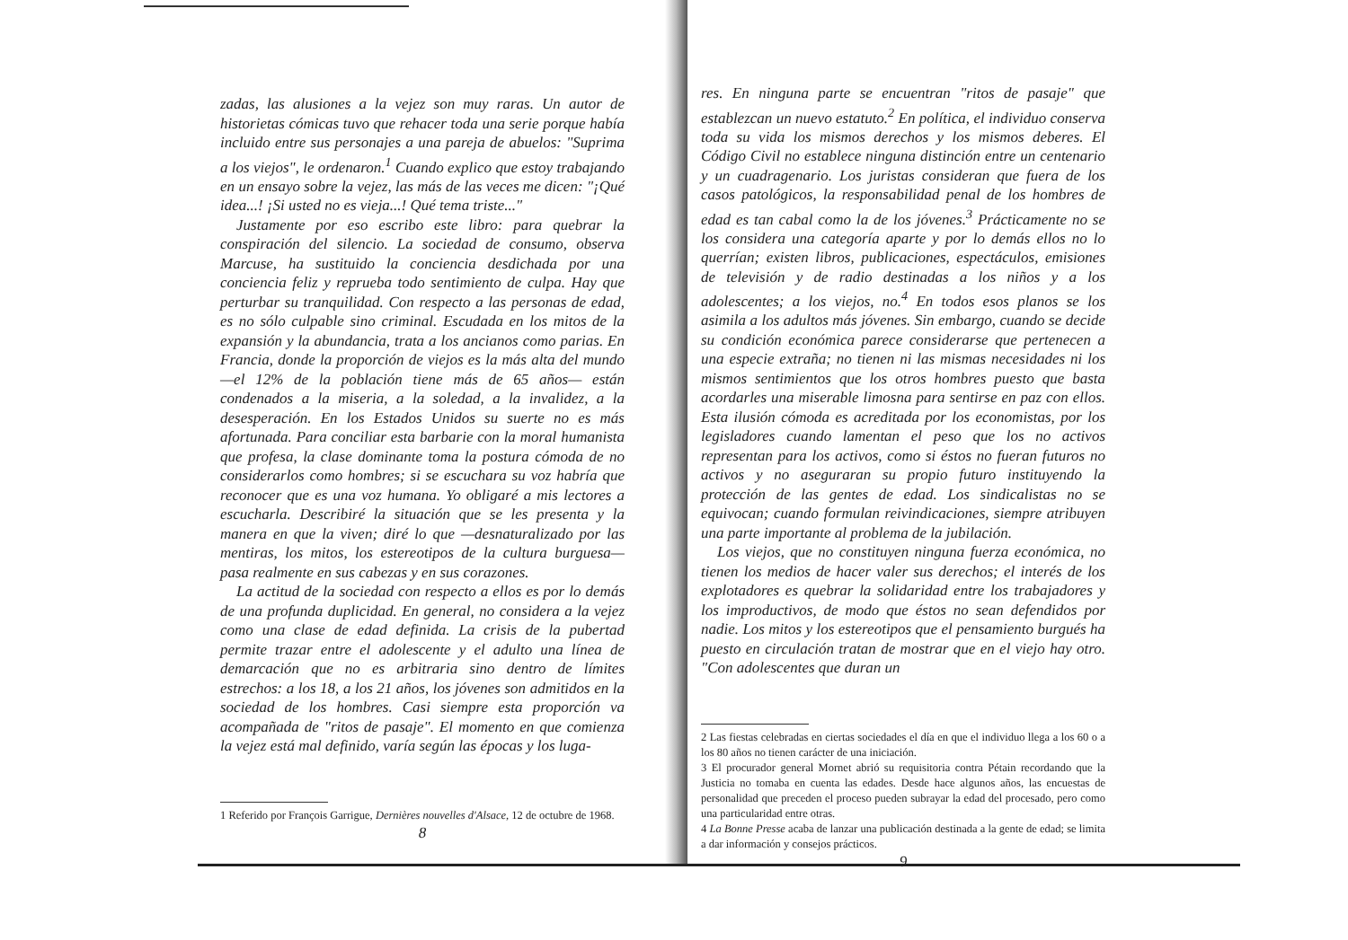zadas, las alusiones a la vejez son muy raras. Un autor de historietas cómicas tuvo que rehacer toda una serie porque había incluido entre sus personajes a una pareja de abuelos: "Suprima a los viejos", le ordenaron.<sup>1</sup> Cuando explico que estoy trabajando en un ensayo sobre la vejez, las más de las veces me dicen: "¡Qué idea...! ¡Si usted no es vieja...! Qué tema triste..."
Justamente por eso escribo este libro: para quebrar la conspiración del silencio. La sociedad de consumo, observa Marcuse, ha sustituido la conciencia desdichada por una conciencia feliz y reprueba todo sentimiento de culpa. Hay que perturbar su tranquilidad. Con respecto a las personas de edad, es no sólo culpable sino criminal. Escudada en los mitos de la expansión y la abundancia, trata a los ancianos como parias. En Francia, donde la proporción de viejos es la más alta del mundo —el 12% de la población tiene más de 65 años— están condenados a la miseria, a la soledad, a la invalidez, a la desesperación. En los Estados Unidos su suerte no es más afortunada. Para conciliar esta barbarie con la moral humanista que profesa, la clase dominante toma la postura cómoda de no considerarlos como hombres; si se escuchara su voz habría que reconocer que es una voz humana. Yo obligaré a mis lectores a escucharla. Describiré la situación que se les presenta y la manera en que la viven; diré lo que —desnaturalizado por las mentiras, los mitos, los estereotipos de la cultura burguesa— pasa realmente en sus cabezas y en sus corazones.
La actitud de la sociedad con respecto a ellos es por lo demás de una profunda duplicidad. En general, no considera a la vejez como una clase de edad definida. La crisis de la pubertad permite trazar entre el adolescente y el adulto una línea de demarcación que no es arbitraria sino dentro de límites estrechos: a los 18, a los 21 años, los jóvenes son admitidos en la sociedad de los hombres. Casi siempre esta proporción va acompañada de "ritos de pasaje". El momento en que comienza la vejez está mal definido, varía según las épocas y los luga-
1 Referido por François Garrigue, Dernières nouvelles d'Alsace, 12 de octubre de 1968.
8
res. En ninguna parte se encuentran "ritos de pasaje" que establezcan un nuevo estatuto.<sup>2</sup> En política, el individuo conserva toda su vida los mismos derechos y los mismos deberes. El Código Civil no establece ninguna distinción entre un centenario y un cuadragenario. Los juristas consideran que fuera de los casos patológicos, la responsabilidad penal de los hombres de edad es tan cabal como la de los jóvenes.<sup>3</sup> Prácticamente no se los considera una categoría aparte y por lo demás ellos no lo querrían; existen libros, publicaciones, espectáculos, emisiones de televisión y de radio destinadas a los niños y a los adolescentes; a los viejos, no.<sup>4</sup> En todos esos planos se los asimila a los adultos más jóvenes. Sin embargo, cuando se decide su condición económica parece considerarse que pertenecen a una especie extraña; no tienen ni las mismas necesidades ni los mismos sentimientos que los otros hombres puesto que basta acordarles una miserable limosna para sentirse en paz con ellos. Esta ilusión cómoda es acreditada por los economistas, por los legisladores cuando lamentan el peso que los no activos representan para los activos, como si éstos no fueran futuros no activos y no aseguraran su propio futuro instituyendo la protección de las gentes de edad. Los sindicalistas no se equivocan; cuando formulan reivindicaciones, siempre atribuyen una parte importante al problema de la jubilación.
Los viejos, que no constituyen ninguna fuerza económica, no tienen los medios de hacer valer sus derechos; el interés de los explotadores es quebrar la solidaridad entre los trabajadores y los improductivos, de modo que éstos no sean defendidos por nadie. Los mitos y los estereotipos que el pensamiento burgués ha puesto en circulación tratan de mostrar que en el viejo hay otro. "Con adolescentes que duran un
2 Las fiestas celebradas en ciertas sociedades el día en que el individuo llega a los 60 o a los 80 años no tienen carácter de una iniciación.
3 El procurador general Mornet abrió su requisitoria contra Pétain recordando que la Justicia no tomaba en cuenta las edades. Desde hace algunos años, las encuestas de personalidad que preceden el proceso pueden subrayar la edad del procesado, pero como una particularidad entre otras.
4 La Bonne Presse acaba de lanzar una publicación destinada a la gente de edad; se limita a dar información y consejos prácticos.
9